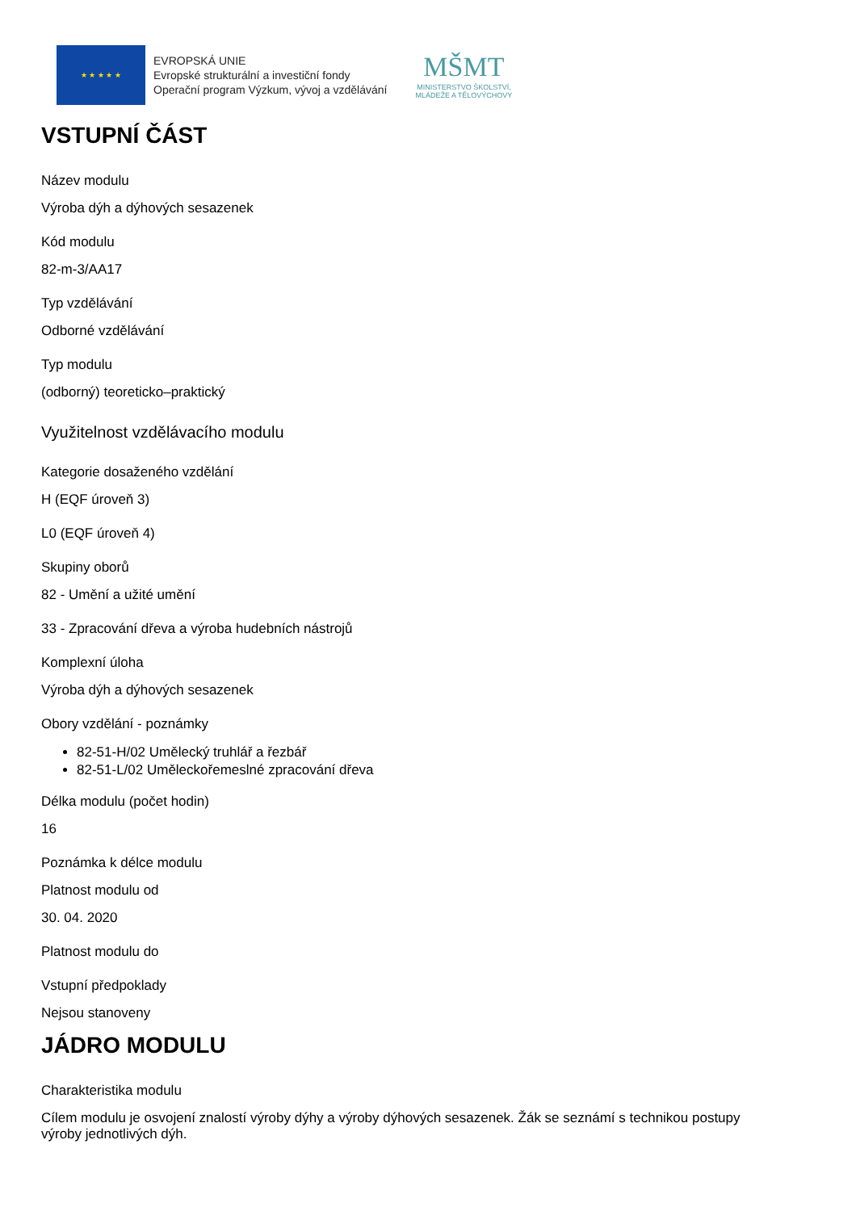★ ★ ★ ★ ★
EVROPSKÁ UNIE
Evropské strukturální a investiční fondy
Operační program Výzkum, vývoj a vzdělávání
MŠMT
MINISTERSTVO ŠKOLSTVÍ,
MLÁDEŽE A TĚLOVÝCHOVY
VSTUPNÍ ČÁST
Název modulu
Výroba dýh a dýhových sesazenek
Kód modulu
82-m-3/AA17
Typ vzdělávání
Odborné vzdělávání
Typ modulu
(odborný) teoreticko–praktický
Využitelnost vzdělávacího modulu
Kategorie dosaženého vzdělání
H (EQF úroveň 3)
L0 (EQF úroveň 4)
Skupiny oborů
82 - Umění a užité umění
33 - Zpracování dřeva a výroba hudebních nástrojů
Komplexní úloha
Výroba dýh a dýhových sesazenek
Obory vzdělání - poznámky
82-51-H/02 Umělecký truhlář a řezbář
82-51-L/02 Uměleckořemeslné zpracování dřeva
Délka modulu (počet hodin)
16
Poznámka k délce modulu
Platnost modulu od
30. 04. 2020
Platnost modulu do
Vstupní předpoklady
Nejsou stanoveny
JÁDRO MODULU
Charakteristika modulu
Cílem modulu je osvojení znalostí výroby dýhy a výroby dýhových sesazenek. Žák se seznámí s technikou postupy výroby jednotlivých dýh.